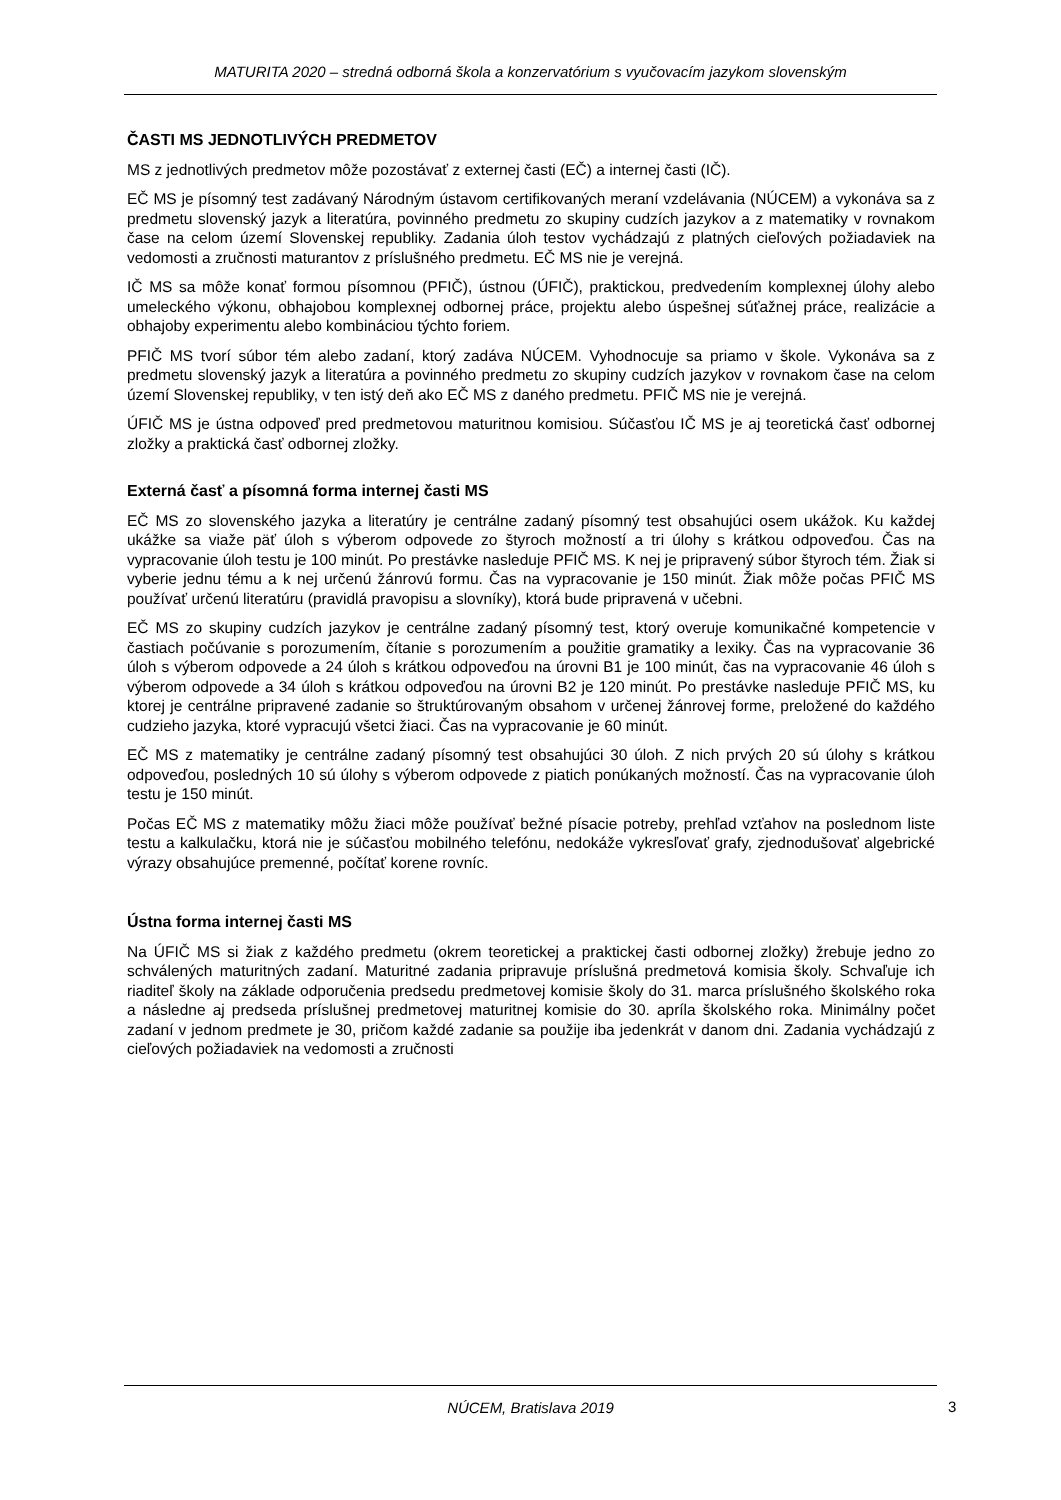MATURITA 2020 – stredná odborná škola a konzervatórium s vyučovacím jazykom slovenským
ČASTI MS JEDNOTLIVÝCH PREDMETOV
MS z jednotlivých predmetov môže pozostávať z externej časti (EČ) a internej časti (IČ).
EČ MS je písomný test zadávaný Národným ústavom certifikovaných meraní vzdelávania (NÚCEM) a vykonáva sa z predmetu slovenský jazyk a literatúra, povinného predmetu zo skupiny cudzích jazykov a z matematiky v rovnakom čase na celom území Slovenskej republiky. Zadania úloh testov vychádzajú z platných cieľových požiadaviek na vedomosti a zručnosti maturantov z príslušného predmetu. EČ MS nie je verejná.
IČ MS sa môže konať formou písomnou (PFIČ), ústnou (ÚFIČ), praktickou, predvedením komplexnej úlohy alebo umeleckého výkonu, obhajobou komplexnej odbornej práce, projektu alebo úspešnej súťažnej práce, realizácie a obhajoby experimentu alebo kombináciou týchto foriem.
PFIČ MS tvorí súbor tém alebo zadaní, ktorý zadáva NÚCEM. Vyhodnocuje sa priamo v škole. Vykonáva sa z predmetu slovenský jazyk a literatúra a povinného predmetu zo skupiny cudzích jazykov v rovnakom čase na celom území Slovenskej republiky, v ten istý deň ako EČ MS z daného predmetu. PFIČ MS nie je verejná.
ÚFIČ MS je ústna odpoveď pred predmetovou maturitnou komisiou. Súčasťou IČ MS je aj teoretická časť odbornej zložky a praktická časť odbornej zložky.
Externá časť a písomná forma internej časti MS
EČ MS zo slovenského jazyka a literatúry je centrálne zadaný písomný test obsahujúci osem ukážok. Ku každej ukážke sa viaže päť úloh s výberom odpovede zo štyroch možností a tri úlohy s krátkou odpoveďou. Čas na vypracovanie úloh testu je 100 minút. Po prestávke nasleduje PFIČ MS. K nej je pripravený súbor štyroch tém. Žiak si vyberie jednu tému a k nej určenú žánrovú formu. Čas na vypracovanie je 150 minút. Žiak môže počas PFIČ MS používať určenú literatúru (pravidlá pravopisu a slovníky), ktorá bude pripravená v učebni.
EČ MS zo skupiny cudzích jazykov je centrálne zadaný písomný test, ktorý overuje komunikačné kompetencie v častiach počúvanie s porozumením, čítanie s porozumením a použitie gramatiky a lexiky. Čas na vypracovanie 36 úloh s výberom odpovede a 24 úloh s krátkou odpoveďou na úrovni B1 je 100 minút, čas na vypracovanie 46 úloh s výberom odpovede a 34 úloh s krátkou odpoveďou na úrovni B2 je 120 minút. Po prestávke nasleduje PFIČ MS, ku ktorej je centrálne pripravené zadanie so štruktúrovaným obsahom v určenej žánrovej forme, preložené do každého cudzieho jazyka, ktoré vypracujú všetci žiaci. Čas na vypracovanie je 60 minút.
EČ MS z matematiky je centrálne zadaný písomný test obsahujúci 30 úloh. Z nich prvých 20 sú úlohy s krátkou odpoveďou, posledných 10 sú úlohy s výberom odpovede z piatich ponúkaných možností. Čas na vypracovanie úloh testu je 150 minút.
Počas EČ MS z matematiky môžu žiaci môže používať bežné písacie potreby, prehľad vzťahov na poslednom liste testu a kalkulačku, ktorá nie je súčasťou mobilného telefónu, nedokáže vykresľovať grafy, zjednodušovať algebrické výrazy obsahujúce premenné, počítať korene rovníc.
Ústna forma internej časti MS
Na ÚFIČ MS si žiak z každého predmetu (okrem teoretickej a praktickej časti odbornej zložky) žrebuje jedno zo schválených maturitných zadaní. Maturitné zadania pripravuje príslušná predmetová komisia školy. Schvaľuje ich riaditeľ školy na základe odporučenia predsedu predmetovej komisie školy do 31. marca príslušného školského roka a následne aj predseda príslušnej predmetovej maturitnej komisie do 30. apríla školského roka. Minimálny počet zadaní v jednom predmete je 30, pričom každé zadanie sa použije iba jedenkrát v danom dni. Zadania vychádzajú z cieľových požiadaviek na vedomosti a zručnosti
NÚCEM, Bratislava 2019
3